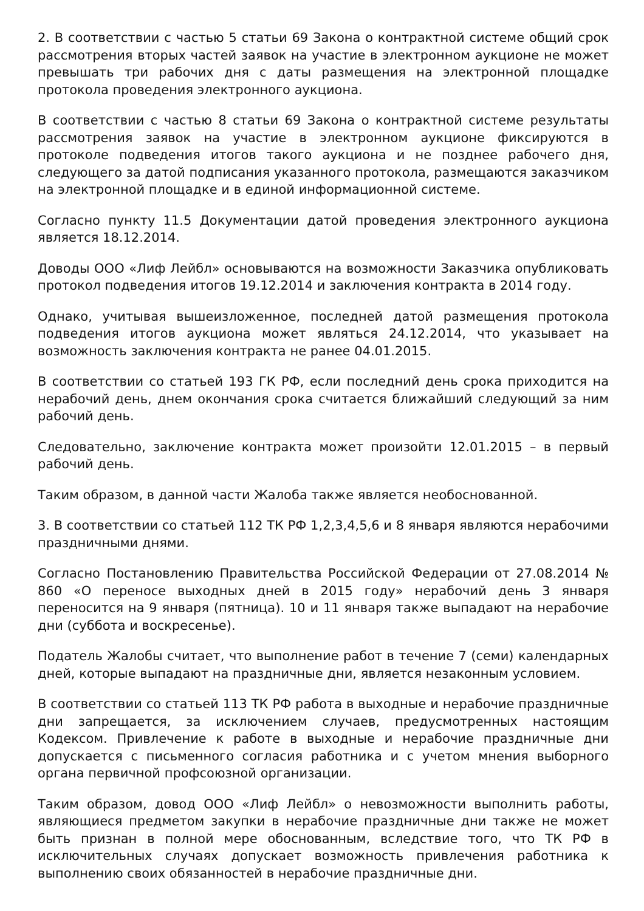2. В соответствии с частью 5 статьи 69 Закона о контрактной системе общий срок рассмотрения вторых частей заявок на участие в электронном аукционе не может превышать три рабочих дня с даты размещения на электронной площадке протокола проведения электронного аукциона.
В соответствии с частью 8 статьи 69 Закона о контрактной системе результаты рассмотрения заявок на участие в электронном аукционе фиксируются в протоколе подведения итогов такого аукциона и не позднее рабочего дня, следующего за датой подписания указанного протокола, размещаются заказчиком на электронной площадке и в единой информационной системе.
Согласно пункту 11.5 Документации датой проведения электронного аукциона является 18.12.2014.
Доводы ООО «Лиф Лейбл» основываются на возможности Заказчика опубликовать протокол подведения итогов 19.12.2014 и заключения контракта в 2014 году.
Однако, учитывая вышеизложенное, последней датой размещения протокола подведения итогов аукциона может являться 24.12.2014, что указывает на возможность заключения контракта не ранее 04.01.2015.
В соответствии со статьей 193 ГК РФ, если последний день срока приходится на нерабочий день, днем окончания срока считается ближайший следующий за ним рабочий день.
Следовательно, заключение контракта может произойти 12.01.2015 – в первый рабочий день.
Таким образом, в данной части Жалоба также является необоснованной.
3. В соответствии со статьей 112 ТК РФ 1,2,3,4,5,6 и 8 января являются нерабочими праздничными днями.
Согласно Постановлению Правительства Российской Федерации от 27.08.2014 № 860 «О переносе выходных дней в 2015 году» нерабочий день 3 января переносится на 9 января (пятница). 10 и 11 января также выпадают на нерабочие дни (суббота и воскресенье).
Податель Жалобы считает, что выполнение работ в течение 7 (семи) календарных дней, которые выпадают на праздничные дни, является незаконным условием.
В соответствии со статьей 113 ТК РФ работа в выходные и нерабочие праздничные дни запрещается, за исключением случаев, предусмотренных настоящим Кодексом. Привлечение к работе в выходные и нерабочие праздничные дни допускается с письменного согласия работника и с учетом мнения выборного органа первичной профсоюзной организации.
Таким образом, довод ООО «Лиф Лейбл» о невозможности выполнить работы, являющиеся предметом закупки в нерабочие праздничные дни также не может быть признан в полной мере обоснованным, вследствие того, что ТК РФ в исключительных случаях допускает возможность привлечения работника к выполнению своих обязанностей в нерабочие праздничные дни.